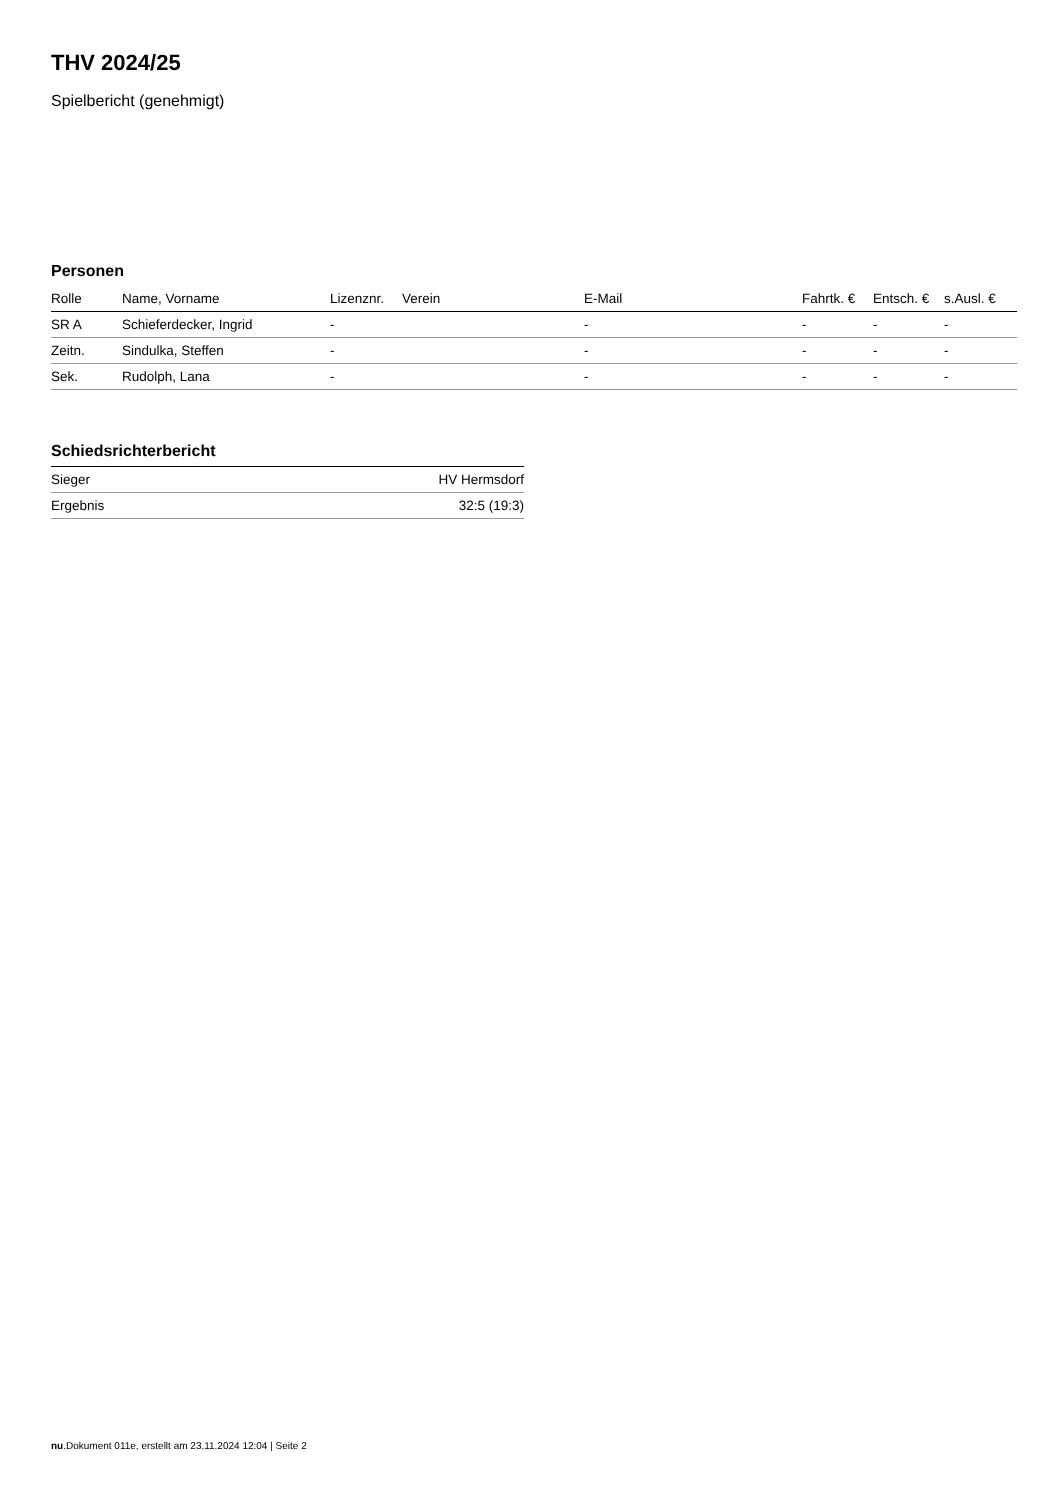THV 2024/25
Spielbericht (genehmigt)
Personen
| Rolle | Name, Vorname | Lizenznr. | Verein | E-Mail | Fahrtk. € | Entsch. € | s.Ausl. € |
| --- | --- | --- | --- | --- | --- | --- | --- |
| SR A | Schieferdecker, Ingrid | - | | - | - | - | - |
| Zeitn. | Sindulka, Steffen | - | | - | - | - | - |
| Sek. | Rudolph, Lana | - | | - | - | - | - |
Schiedsrichterbericht
| Sieger | HV Hermsdorf |
| Ergebnis | 32:5 (19:3) |
nu.Dokument 011e, erstellt am 23.11.2024 12:04 | Seite 2